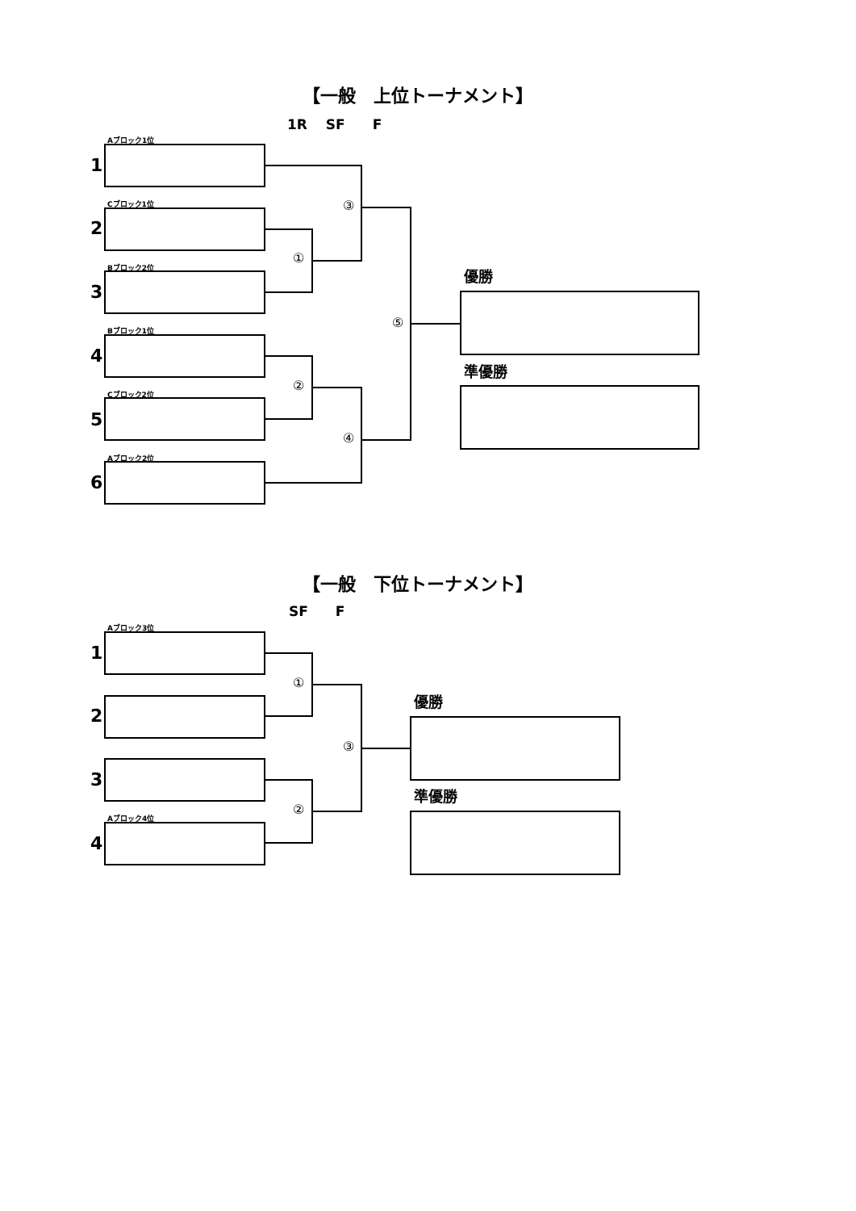【一般　上位トーナメント】
1R　 SF　　F
Aブロック1位
1
Cブロック1位
2
Bブロック2位
3
Bブロック1位
4
Cブロック2位
5
Aブロック2位
6
①
②
③
④
⑤
優勝
準優勝
【一般　下位トーナメント】
SF　　F
Aブロック3位
1
2
3
Aブロック4位
4
①
②
③
優勝
準優勝